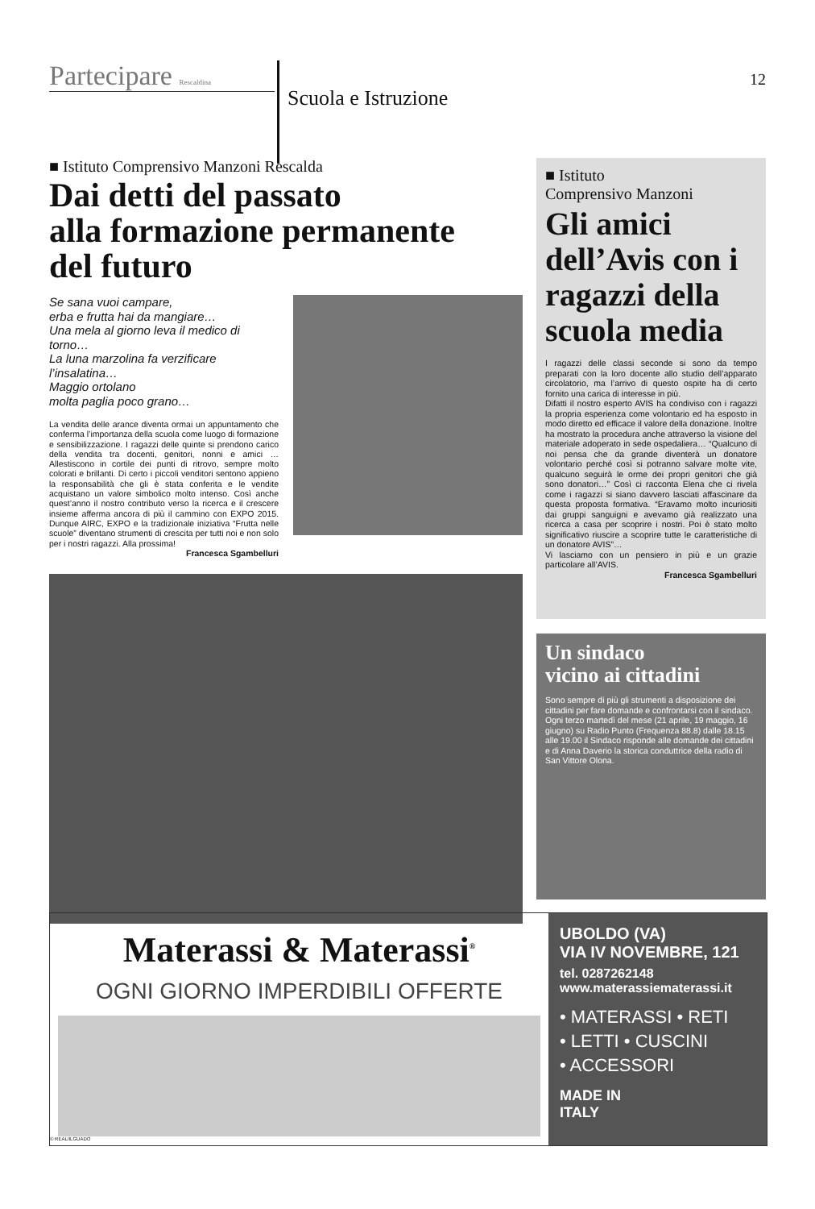Partecipare Rescaldina
Scuola e Istruzione 12
■ Istituto Comprensivo Manzoni Rescalda
Dai detti del passato
alla formazione permanente
del futuro
Se sana vuoi campare,
erba e frutta hai da mangiare…
Una mela al giorno leva il medico di torno…
La luna marzolina fa verzificare l’insalatina…
Maggio ortolano
molta paglia poco grano…
La vendita delle arance diventa ormai un appuntamento che conferma l’importanza della scuola come luogo di formazione e sensibilizzazione. I ragazzi delle quinte si prendono carico della vendita tra docenti, genitori, nonni e amici … Allestiscono in cortile dei punti di ritrovo, sempre molto colorati e brillanti. Di certo i piccoli venditori sentono appieno la responsabilità che gli è stata conferita e le vendite acquistano un valore simbolico molto intenso. Così anche quest’anno il nostro contributo verso la ricerca e il crescere insieme afferma ancora di più il cammino con EXPO 2015. Dunque AIRC, EXPO e la tradizionale iniziativa “Frutta nelle scuole” diventano strumenti di crescita per tutti noi e non solo per i nostri ragazzi. Alla prossima!
Francesca Sgambelluri
■ Istituto
Comprensivo Manzoni
Gli amici dell’Avis con i ragazzi della scuola media
I ragazzi delle classi seconde si sono da tempo preparati con la loro docente allo studio dell’apparato circolatorio, ma l’arrivo di questo ospite ha di certo fornito una carica di interesse in più.
Difatti il nostro esperto AVIS ha condiviso con i ragazzi la propria esperienza come volontario ed ha esposto in modo diretto ed efficace il valore della donazione. Inoltre ha mostrato la procedura anche attraverso la visione del materiale adoperato in sede ospedaliera… “Qualcuno di noi pensa che da grande diventerà un donatore volontario perché così si potranno salvare molte vite, qualcuno seguirà le orme dei propri genitori che già sono donatori…” Così ci racconta Elena che ci rivela come i ragazzi si siano davvero lasciati affascinare da questa proposta formativa. “Eravamo molto incuriositi dai gruppi sanguigni e avevamo già realizzato una ricerca a casa per scoprire i nostri. Poi è stato molto significativo riuscire a scoprire tutte le caratteristiche di un donatore AVIS”…
Vi lasciamo con un pensiero in più e un grazie particolare all’AVIS.
Francesca Sgambelluri
Un sindaco
vicino ai cittadini
Sono sempre di più gli strumenti a disposizione dei cittadini per fare domande e confrontarsi con il sindaco. Ogni terzo martedì del mese (21 aprile, 19 maggio, 16 giugno) su Radio Punto (Frequenza 88.8) dalle 18.15 alle 19.00 il Sindaco risponde alle domande dei cittadini e di Anna Daverio la storica conduttrice della radio di San Vittore Olona.
Materassi & Materassi<sup>®</sup>
OGNI GIORNO IMPERDIBILI OFFERTE
© REAL/ILGUADO
UBOLDO (VA)
VIA IV NOVEMBRE, 121
tel. 0287262148
www.materassiematerassi.it
• MATERASSI • RETI
• LETTI • CUSCINI
• ACCESSORI
MADE IN
ITALY